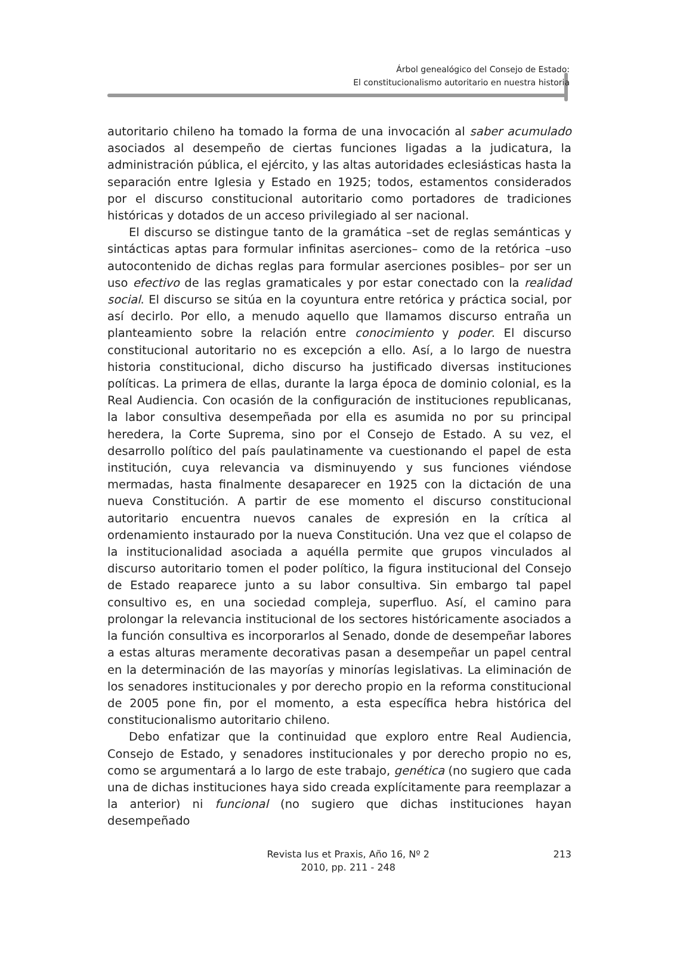Árbol genealógico del Consejo de Estado:
El constitucionalismo autoritario en nuestra historia
autoritario chileno ha tomado la forma de una invocación al saber acumulado asociados al desempeño de ciertas funciones ligadas a la judicatura, la administración pública, el ejército, y las altas autoridades eclesiásticas hasta la separación entre Iglesia y Estado en 1925; todos, estamentos considerados por el discurso constitucional autoritario como portadores de tradiciones históricas y dotados de un acceso privilegiado al ser nacional.
El discurso se distingue tanto de la gramática –set de reglas semánticas y sintácticas aptas para formular infinitas aserciones– como de la retórica –uso autocontenido de dichas reglas para formular aserciones posibles– por ser un uso efectivo de las reglas gramaticales y por estar conectado con la realidad social. El discurso se sitúa en la coyuntura entre retórica y práctica social, por así decirlo. Por ello, a menudo aquello que llamamos discurso entraña un planteamiento sobre la relación entre conocimiento y poder. El discurso constitucional autoritario no es excepción a ello. Así, a lo largo de nuestra historia constitucional, dicho discurso ha justificado diversas instituciones políticas. La primera de ellas, durante la larga época de dominio colonial, es la Real Audiencia. Con ocasión de la configuración de instituciones republicanas, la labor consultiva desempeñada por ella es asumida no por su principal heredera, la Corte Suprema, sino por el Consejo de Estado. A su vez, el desarrollo político del país paulatinamente va cuestionando el papel de esta institución, cuya relevancia va disminuyendo y sus funciones viéndose mermadas, hasta finalmente desaparecer en 1925 con la dictación de una nueva Constitución. A partir de ese momento el discurso constitucional autoritario encuentra nuevos canales de expresión en la crítica al ordenamiento instaurado por la nueva Constitución. Una vez que el colapso de la institucionalidad asociada a aquélla permite que grupos vinculados al discurso autoritario tomen el poder político, la figura institucional del Consejo de Estado reaparece junto a su labor consultiva. Sin embargo tal papel consultivo es, en una sociedad compleja, superfluo. Así, el camino para prolongar la relevancia institucional de los sectores históricamente asociados a la función consultiva es incorporarlos al Senado, donde de desempeñar labores a estas alturas meramente decorativas pasan a desempeñar un papel central en la determinación de las mayorías y minorías legislativas. La eliminación de los senadores institucionales y por derecho propio en la reforma constitucional de 2005 pone fin, por el momento, a esta específica hebra histórica del constitucionalismo autoritario chileno.
Debo enfatizar que la continuidad que exploro entre Real Audiencia, Consejo de Estado, y senadores institucionales y por derecho propio no es, como se argumentará a lo largo de este trabajo, genética (no sugiero que cada una de dichas instituciones haya sido creada explícitamente para reemplazar a la anterior) ni funcional (no sugiero que dichas instituciones hayan desempeñado
Revista Ius et Praxis, Año 16, Nº 2
2010, pp. 211 - 248
213